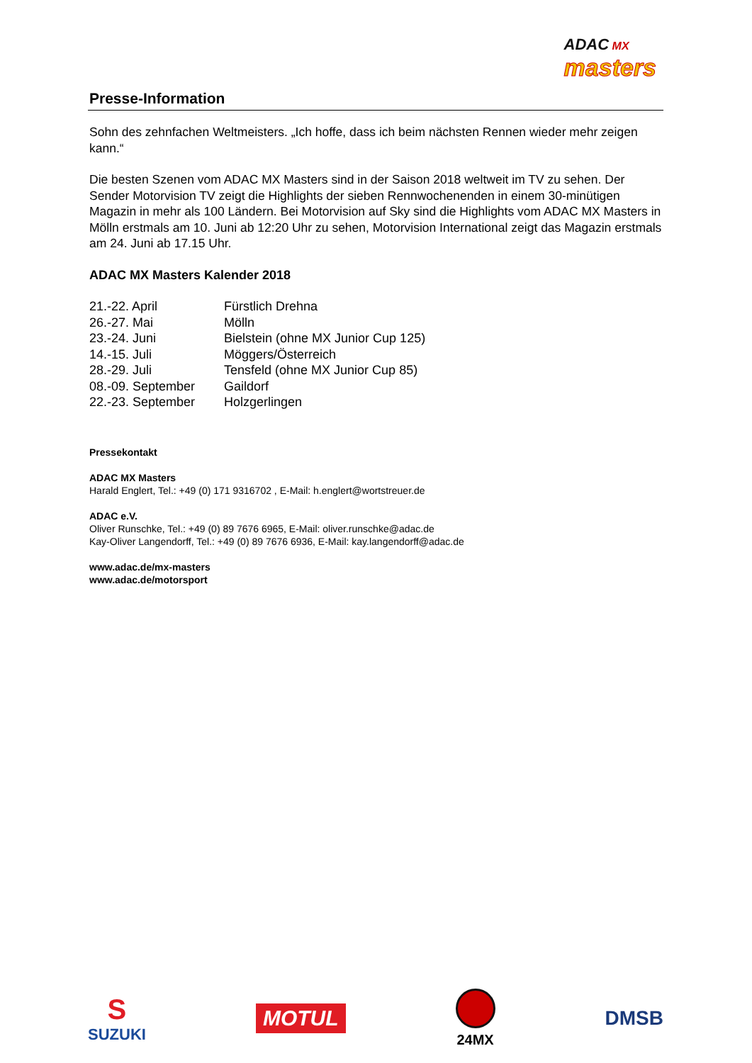Presse-Information
ADAC MX
masters
Sohn des zehnfachen Weltmeisters. „Ich hoffe, dass ich beim nächsten Rennen wieder mehr zeigen kann.“
Die besten Szenen vom ADAC MX Masters sind in der Saison 2018 weltweit im TV zu sehen. Der Sender Motorvision TV zeigt die Highlights der sieben Rennwochenenden in einem 30-minütigen Magazin in mehr als 100 Ländern. Bei Motorvision auf Sky sind die Highlights vom ADAC MX Masters in Mölln erstmals am 10. Juni ab 12:20 Uhr zu sehen, Motorvision International zeigt das Magazin erstmals am 24. Juni ab 17.15 Uhr.
ADAC MX Masters Kalender 2018
| 21.-22. April | Fürstlich Drehna |
| 26.-27. Mai | Mölln |
| 23.-24. Juni | Bielstein (ohne MX Junior Cup 125) |
| 14.-15. Juli | Möggers/Österreich |
| 28.-29. Juli | Tensfeld (ohne MX Junior Cup 85) |
| 08.-09. September | Gaildorf |
| 22.-23. September | Holzgerlingen |
Pressekontakt
ADAC MX Masters
Harald Englert, Tel.: +49 (0) 171 9316702 , E-Mail: h.englert@wortstreuer.de
ADAC e.V.
Oliver Runschke, Tel.: +49 (0) 89 7676 6965, E-Mail: oliver.runschke@adac.de
Kay-Oliver Langendorff, Tel.: +49 (0) 89 7676 6936, E-Mail: kay.langendorff@adac.de
www.adac.de/mx-masters
www.adac.de/motorsport
S
SUZUKI
MOTUL
24MX
DMSB